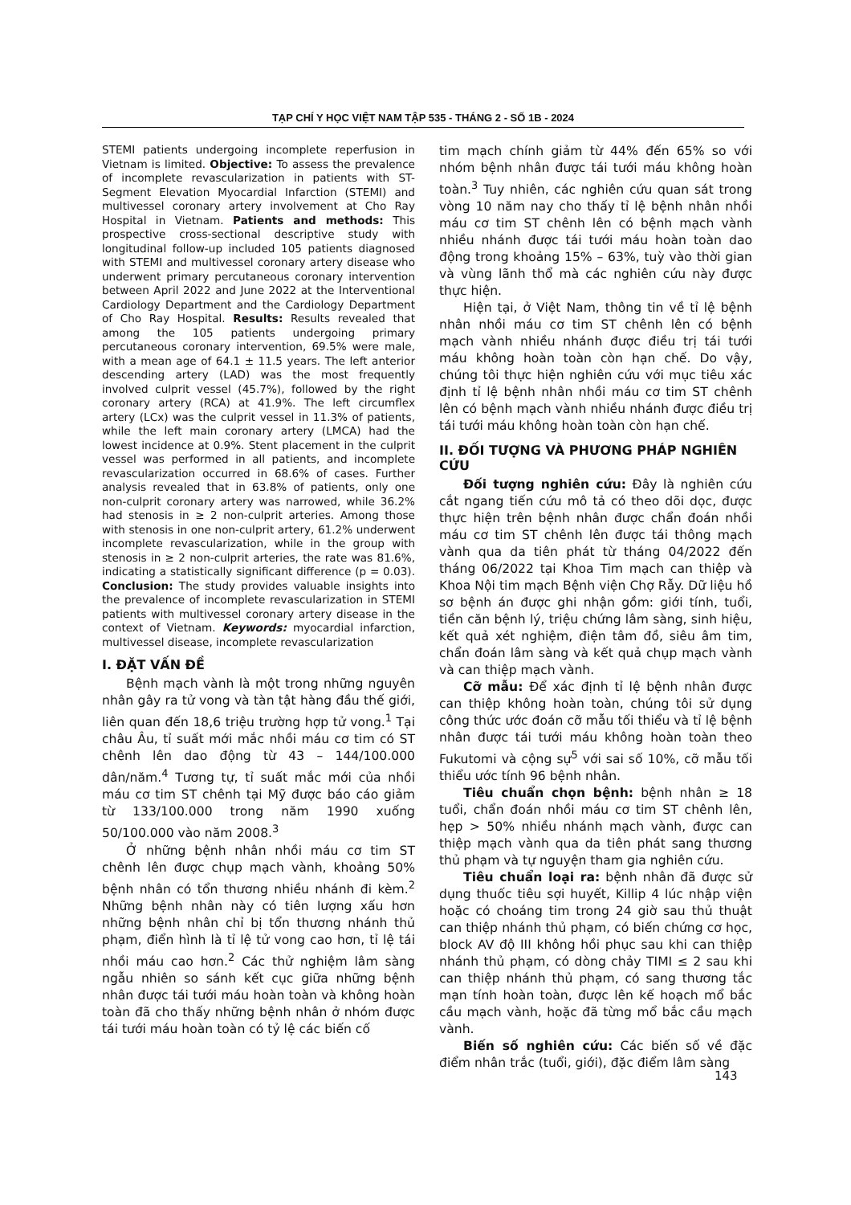TẠP CHÍ Y HỌC VIỆT NAM TẬP 535 - THÁNG 2 - SỐ 1B - 2024
STEMI patients undergoing incomplete reperfusion in Vietnam is limited. Objective: To assess the prevalence of incomplete revascularization in patients with ST-Segment Elevation Myocardial Infarction (STEMI) and multivessel coronary artery involvement at Cho Ray Hospital in Vietnam. Patients and methods: This prospective cross-sectional descriptive study with longitudinal follow-up included 105 patients diagnosed with STEMI and multivessel coronary artery disease who underwent primary percutaneous coronary intervention between April 2022 and June 2022 at the Interventional Cardiology Department and the Cardiology Department of Cho Ray Hospital. Results: Results revealed that among the 105 patients undergoing primary percutaneous coronary intervention, 69.5% were male, with a mean age of 64.1 ± 11.5 years. The left anterior descending artery (LAD) was the most frequently involved culprit vessel (45.7%), followed by the right coronary artery (RCA) at 41.9%. The left circumflex artery (LCx) was the culprit vessel in 11.3% of patients, while the left main coronary artery (LMCA) had the lowest incidence at 0.9%. Stent placement in the culprit vessel was performed in all patients, and incomplete revascularization occurred in 68.6% of cases. Further analysis revealed that in 63.8% of patients, only one non-culprit coronary artery was narrowed, while 36.2% had stenosis in ≥ 2 non-culprit arteries. Among those with stenosis in one non-culprit artery, 61.2% underwent incomplete revascularization, while in the group with stenosis in ≥ 2 non-culprit arteries, the rate was 81.6%, indicating a statistically significant difference (p = 0.03). Conclusion: The study provides valuable insights into the prevalence of incomplete revascularization in STEMI patients with multivessel coronary artery disease in the context of Vietnam. Keywords: myocardial infarction, multivessel disease, incomplete revascularization
I. ĐẶT VẤN ĐỀ
Bệnh mạch vành là một trong những nguyên nhân gây ra tử vong và tàn tật hàng đầu thế giới, liên quan đến 18,6 triệu trường hợp tử vong.<sup>1</sup> Tại châu Âu, tỉ suất mới mắc nhồi máu cơ tim có ST chênh lên dao động từ 43 – 144/100.000 dân/năm.<sup>4</sup> Tương tự, tỉ suất mắc mới của nhồi máu cơ tim ST chênh tại Mỹ được báo cáo giảm từ 133/100.000 trong năm 1990 xuống 50/100.000 vào năm 2008.<sup>3</sup>
Ở những bệnh nhân nhồi máu cơ tim ST chênh lên được chụp mạch vành, khoảng 50% bệnh nhân có tổn thương nhiều nhánh đi kèm.<sup>2</sup> Những bệnh nhân này có tiên lượng xấu hơn những bệnh nhân chỉ bị tổn thương nhánh thủ phạm, điển hình là tỉ lệ tử vong cao hơn, tỉ lệ tái nhồi máu cao hơn.<sup>2</sup> Các thử nghiệm lâm sàng ngẫu nhiên so sánh kết cục giữa những bệnh nhân được tái tưới máu hoàn toàn và không hoàn toàn đã cho thấy những bệnh nhân ở nhóm được tái tưới máu hoàn toàn có tỷ lệ các biến cố
tim mạch chính giảm từ 44% đến 65% so với nhóm bệnh nhân được tái tưới máu không hoàn toàn.<sup>3</sup> Tuy nhiên, các nghiên cứu quan sát trong vòng 10 năm nay cho thấy tỉ lệ bệnh nhân nhồi máu cơ tim ST chênh lên có bệnh mạch vành nhiều nhánh được tái tưới máu hoàn toàn dao động trong khoảng 15% – 63%, tuỳ vào thời gian và vùng lãnh thổ mà các nghiên cứu này được thực hiện.
Hiện tại, ở Việt Nam, thông tin về tỉ lệ bệnh nhân nhồi máu cơ tim ST chênh lên có bệnh mạch vành nhiều nhánh được điều trị tái tưới máu không hoàn toàn còn hạn chế. Do vậy, chúng tôi thực hiện nghiên cứu với mục tiêu xác định tỉ lệ bệnh nhân nhồi máu cơ tim ST chênh lên có bệnh mạch vành nhiều nhánh được điều trị tái tưới máu không hoàn toàn còn hạn chế.
II. ĐỐI TƯỢNG VÀ PHƯƠNG PHÁP NGHIÊN CỨU
Đối tượng nghiên cứu: Đây là nghiên cứu cắt ngang tiến cứu mô tả có theo dõi dọc, được thực hiện trên bệnh nhân được chẩn đoán nhồi máu cơ tim ST chênh lên được tái thông mạch vành qua da tiên phát từ tháng 04/2022 đến tháng 06/2022 tại Khoa Tim mạch can thiệp và Khoa Nội tim mạch Bệnh viện Chợ Rẫy. Dữ liệu hồ sơ bệnh án được ghi nhận gồm: giới tính, tuổi, tiền căn bệnh lý, triệu chứng lâm sàng, sinh hiệu, kết quả xét nghiệm, điện tâm đồ, siêu âm tim, chẩn đoán lâm sàng và kết quả chụp mạch vành và can thiệp mạch vành.
Cỡ mẫu: Để xác định tỉ lệ bệnh nhân được can thiệp không hoàn toàn, chúng tôi sử dụng công thức ước đoán cỡ mẫu tối thiểu và tỉ lệ bệnh nhân được tái tưới máu không hoàn toàn theo Fukutomi và cộng sự<sup>5</sup> với sai số 10%, cỡ mẫu tối thiểu ước tính 96 bệnh nhân.
Tiêu chuẩn chọn bệnh: bệnh nhân ≥ 18 tuổi, chẩn đoán nhồi máu cơ tim ST chênh lên, hẹp > 50% nhiều nhánh mạch vành, được can thiệp mạch vành qua da tiên phát sang thương thủ phạm và tự nguyện tham gia nghiên cứu.
Tiêu chuẩn loại ra: bệnh nhân đã được sử dụng thuốc tiêu sợi huyết, Killip 4 lúc nhập viện hoặc có choáng tim trong 24 giờ sau thủ thuật can thiệp nhánh thủ phạm, có biến chứng cơ học, block AV độ III không hồi phục sau khi can thiệp nhánh thủ phạm, có dòng chảy TIMI ≤ 2 sau khi can thiệp nhánh thủ phạm, có sang thương tắc mạn tính hoàn toàn, được lên kế hoạch mổ bắc cầu mạch vành, hoặc đã từng mổ bắc cầu mạch vành.
Biến số nghiên cứu: Các biến số về đặc điểm nhân trắc (tuổi, giới), đặc điểm lâm sàng
143